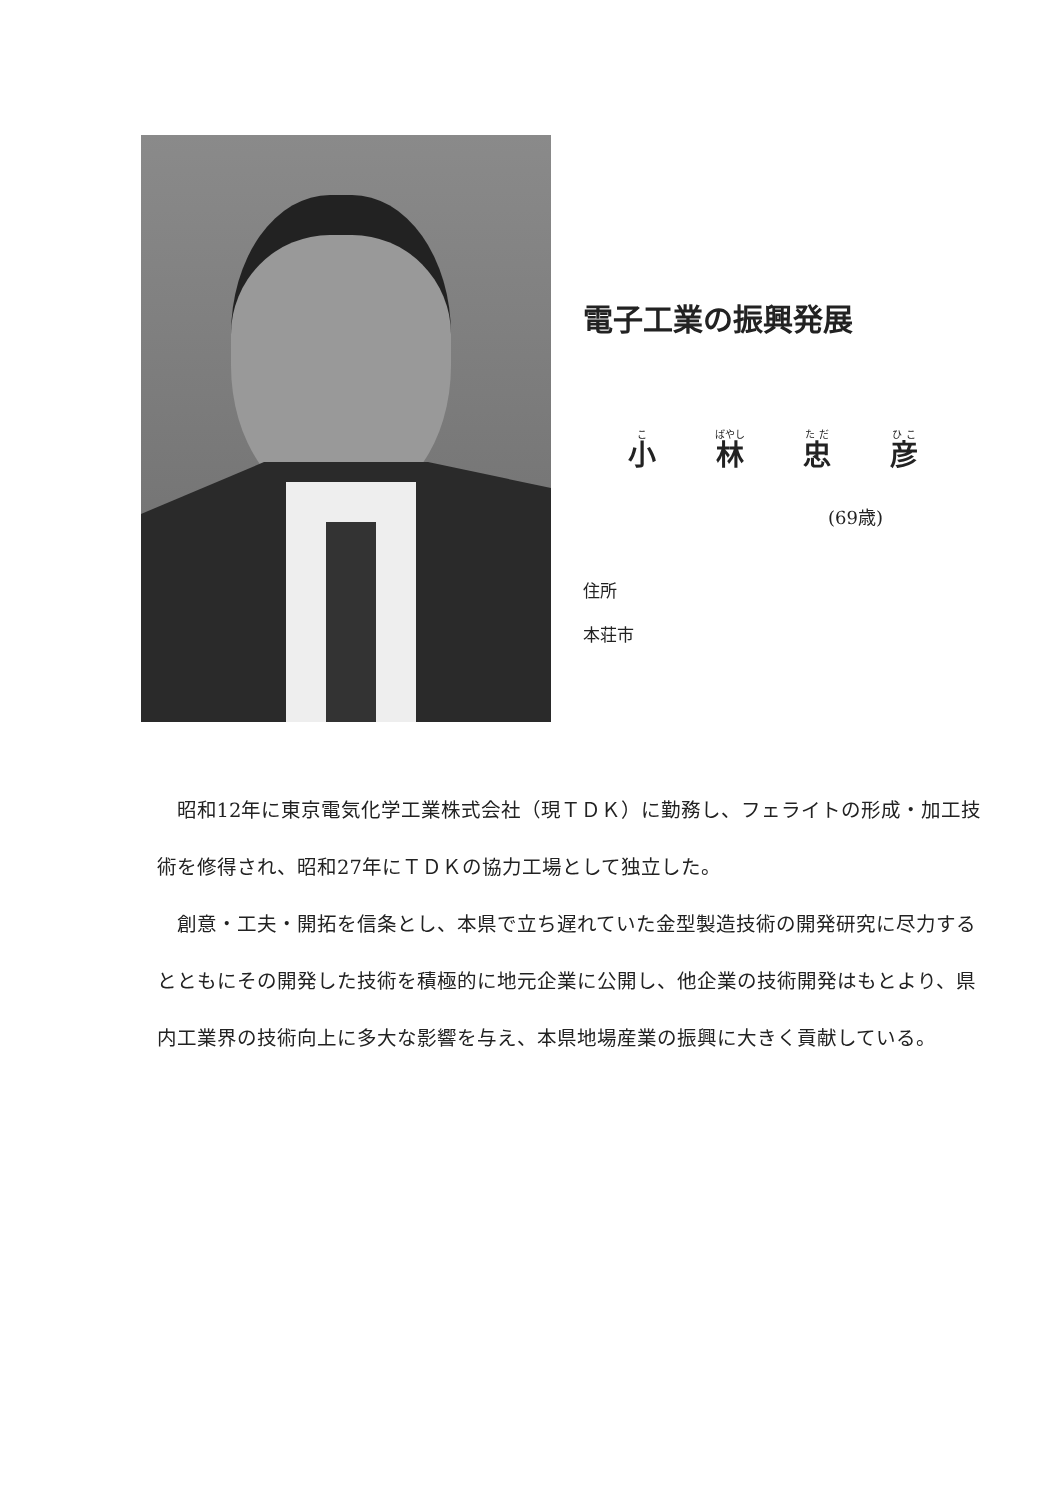電子工業の振興発展
小 林 忠 彦
(69歳)
住所
本荘市
昭和12年に東京電気化学工業株式会社（現ＴＤＫ）に勤務し、フェライトの形成・加工技術を修得され、昭和27年にＴＤＫの協力工場として独立した。
創意・工夫・開拓を信条とし、本県で立ち遅れていた金型製造技術の開発研究に尽力するとともにその開発した技術を積極的に地元企業に公開し、他企業の技術開発はもとより、県内工業界の技術向上に多大な影響を与え、本県地場産業の振興に大きく貢献している。